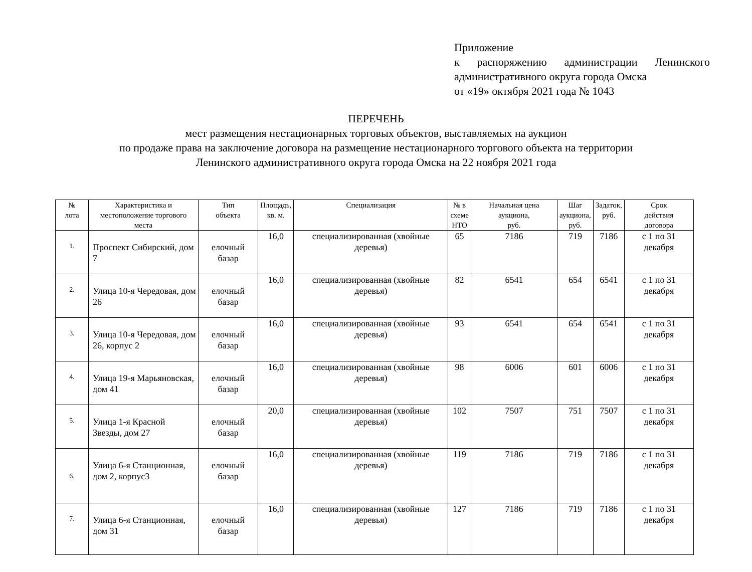Приложение
к распоряжению администрации Ленинского административного округа города Омска
от «19» октября 2021 года № 1043
ПЕРЕЧЕНЬ
мест размещения нестационарных торговых объектов, выставляемых на аукцион
по продаже права на заключение договора на размещение нестационарного торгового объекта на территории
Ленинского административного округа города Омска на 22 ноября 2021 года
| № лота | Характеристика и местоположение торгового места | Тип объекта | Площадь, кв. м. | Специализация | № в схеме НТО | Начальная цена аукциона, руб. | Шаг аукциона, руб. | Задаток, руб. | Срок действия договора |
| --- | --- | --- | --- | --- | --- | --- | --- | --- | --- |
| 1. | Проспект Сибирский, дом 7 | елочный базар | 16,0 | специализированная (хвойные деревья) | 65 | 7186 | 719 | 7186 | с 1 по 31 декабря |
| 2. | Улица 10-я Чередовая, дом 26 | елочный базар | 16,0 | специализированная (хвойные деревья) | 82 | 6541 | 654 | 6541 | с 1 по 31 декабря |
| 3. | Улица 10-я Чередовая, дом 26, корпус 2 | елочный базар | 16,0 | специализированная (хвойные деревья) | 93 | 6541 | 654 | 6541 | с 1 по 31 декабря |
| 4. | Улица 19-я Марьяновская, дом 41 | елочный базар | 16,0 | специализированная (хвойные деревья) | 98 | 6006 | 601 | 6006 | с 1 по 31 декабря |
| 5. | Улица 1-я Красной Звезды, дом 27 | елочный базар | 20,0 | специализированная (хвойные деревья) | 102 | 7507 | 751 | 7507 | с 1 по 31 декабря |
| 6. | Улица 6-я Станционная, дом 2, корпус3 | елочный базар | 16,0 | специализированная (хвойные деревья) | 119 | 7186 | 719 | 7186 | с 1 по 31 декабря |
| 7. | Улица 6-я Станционная, дом 31 | елочный базар | 16,0 | специализированная (хвойные деревья) | 127 | 7186 | 719 | 7186 | с 1 по 31 декабря |